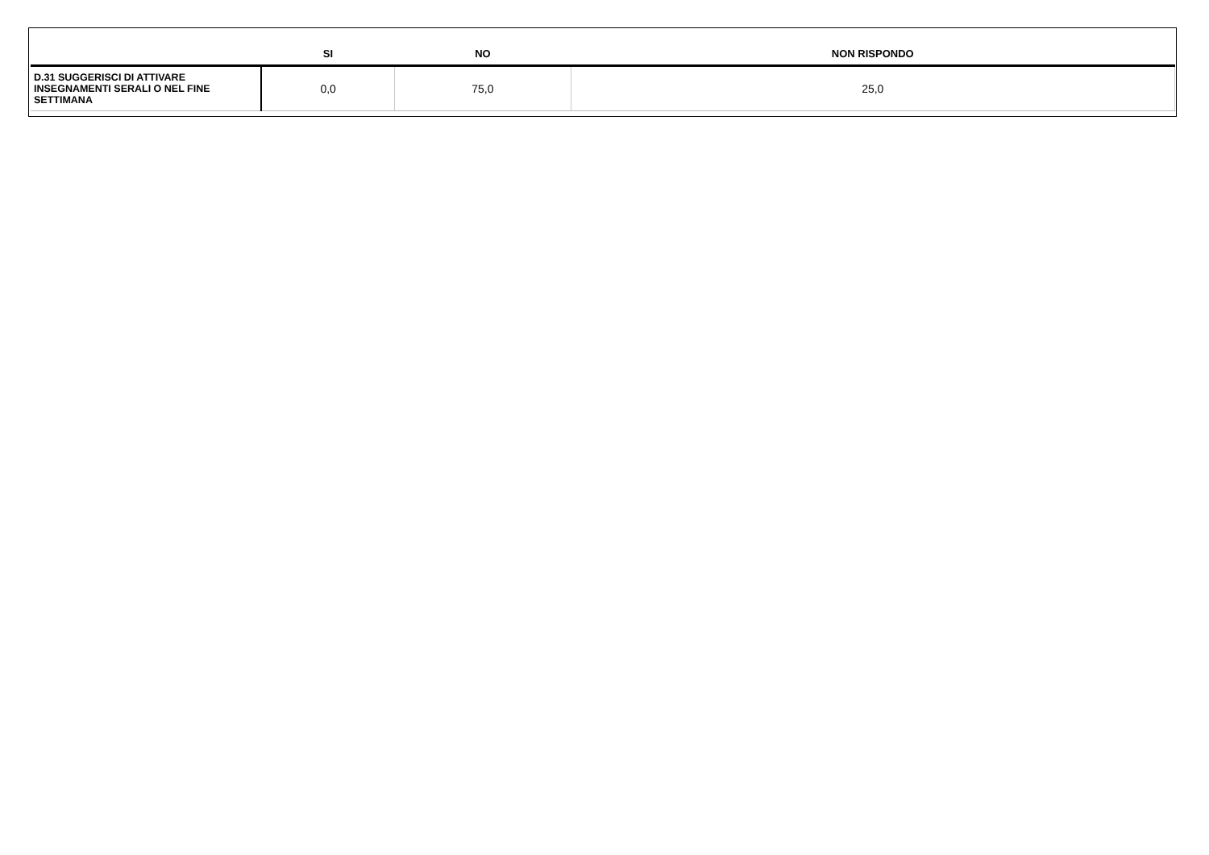| | SI | NO | NON RISPONDO |
| --- | --- | --- | --- |
| D.31 SUGGERISCI DI ATTIVARE INSEGNAMENTI SERALI O NEL FINE SETTIMANA | 0,0 | 75,0 | 25,0 |